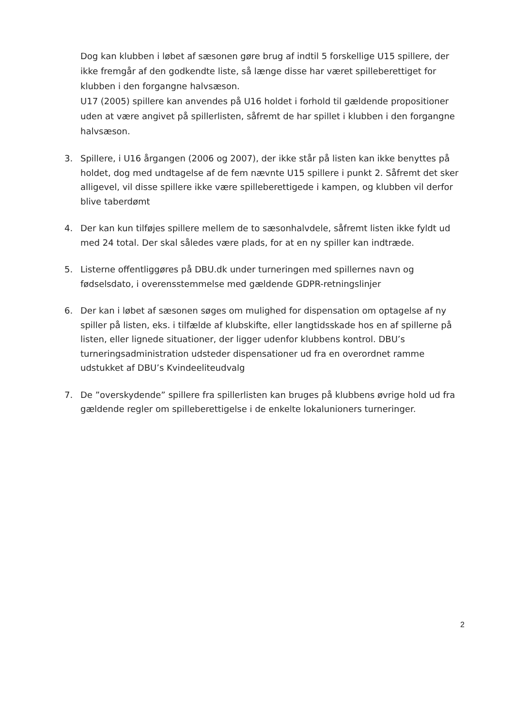Dog kan klubben i løbet af sæsonen gøre brug af indtil 5 forskellige U15 spillere, der ikke fremgår af den godkendte liste, så længe disse har været spilleberettiget for klubben i den forgangne halvsæson.
U17 (2005) spillere kan anvendes på U16 holdet i forhold til gældende propositioner uden at være angivet på spillerlisten, såfremt de har spillet i klubben i den forgangne halvsæson.
3. Spillere, i U16 årgangen (2006 og 2007), der ikke står på listen kan ikke benyttes på holdet, dog med undtagelse af de fem nævnte U15 spillere i punkt 2. Såfremt det sker alligevel, vil disse spillere ikke være spilleberettigede i kampen, og klubben vil derfor blive taberdømt
4. Der kan kun tilføjes spillere mellem de to sæsonhalvdele, såfremt listen ikke fyldt ud med 24 total. Der skal således være plads, for at en ny spiller kan indtræde.
5. Listerne offentliggøres på DBU.dk under turneringen med spillernes navn og fødselsdato, i overensstemmelse med gældende GDPR-retningslinjer
6. Der kan i løbet af sæsonen søges om mulighed for dispensation om optagelse af ny spiller på listen, eks. i tilfælde af klubskifte, eller langtidsskade hos en af spillerne på listen, eller lignede situationer, der ligger udenfor klubbens kontrol. DBU’s turneringsadministration udsteder dispensationer ud fra en overordnet ramme udstukket af DBU’s Kvindeeliteudvalg
7. De ”overskydende” spillere fra spillerlisten kan bruges på klubbens øvrige hold ud fra gældende regler om spilleberettigelse i de enkelte lokalunioners turneringer.
2